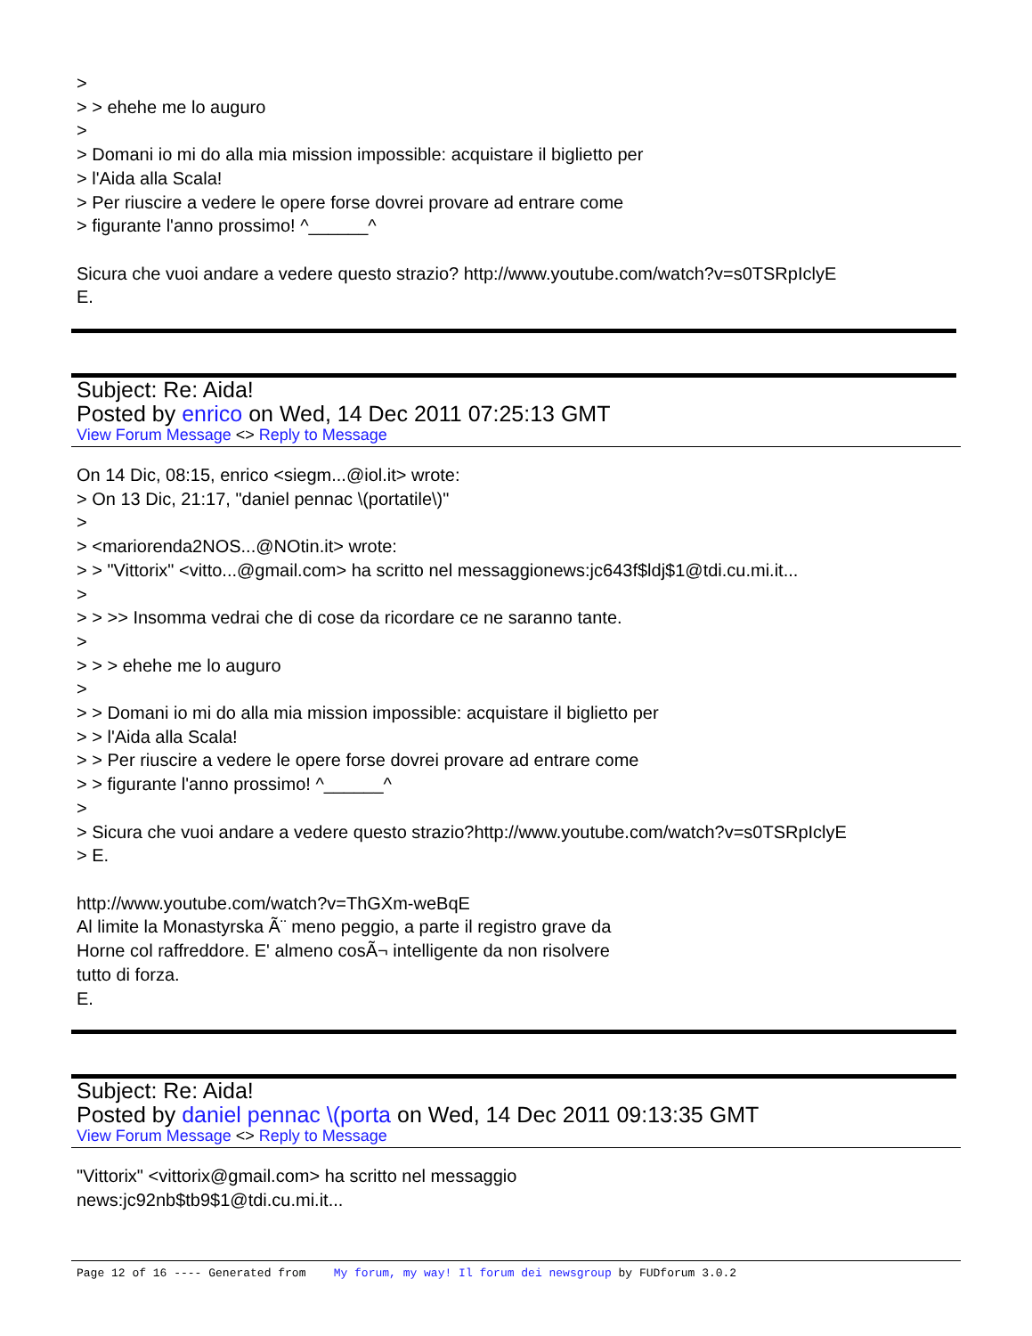>
> > ehehe me lo auguro
>
> Domani io mi do alla mia mission impossible: acquistare il biglietto per
> l'Aida alla Scala!
> Per riuscire a vedere le opere forse dovrei provare ad entrare come
> figurante l'anno prossimo! ^______^
Sicura che vuoi andare a vedere questo strazio? http://www.youtube.com/watch?v=s0TSRpIclyE
E.
Subject: Re: Aida!
Posted by enrico on Wed, 14 Dec 2011 07:25:13 GMT
View Forum Message <> Reply to Message
On 14 Dic, 08:15, enrico <siegm...@iol.it> wrote:
> On 13 Dic, 21:17, "daniel pennac \(portatile\)"
>
> <mariorenda2NOS...@NOtin.it> wrote:
> > "Vittorix" <vitto...@gmail.com> ha scritto nel messaggionews:jc643f$ldj$1@tdi.cu.mi.it...
>
> > >> Insomma vedrai che di cose da ricordare ce ne saranno tante.
>
> > > ehehe me lo auguro
>
> > Domani io mi do alla mia mission impossible: acquistare il biglietto per
> > l'Aida alla Scala!
> > Per riuscire a vedere le opere forse dovrei provare ad entrare come
> > figurante l'anno prossimo! ^______^
>
> Sicura che vuoi andare a vedere questo strazio?http://www.youtube.com/watch?v=s0TSRpIclyE
> E.
http://www.youtube.com/watch?v=ThGXm-weBqE
Al limite la Monastyrska Ã¨ meno peggio, a parte il registro grave da
Horne col raffreddore. E' almeno cosÃ¬ intelligente da non risolvere
tutto di forza.
E.
Subject: Re: Aida!
Posted by daniel pennac \(porta on Wed, 14 Dec 2011 09:13:35 GMT
View Forum Message <> Reply to Message
"Vittorix" <vittorix@gmail.com> ha scritto nel messaggio
news:jc92nb$tb9$1@tdi.cu.mi.it...
Page 12 of 16 ---- Generated from My forum, my way! Il forum dei newsgroup by FUDforum 3.0.2